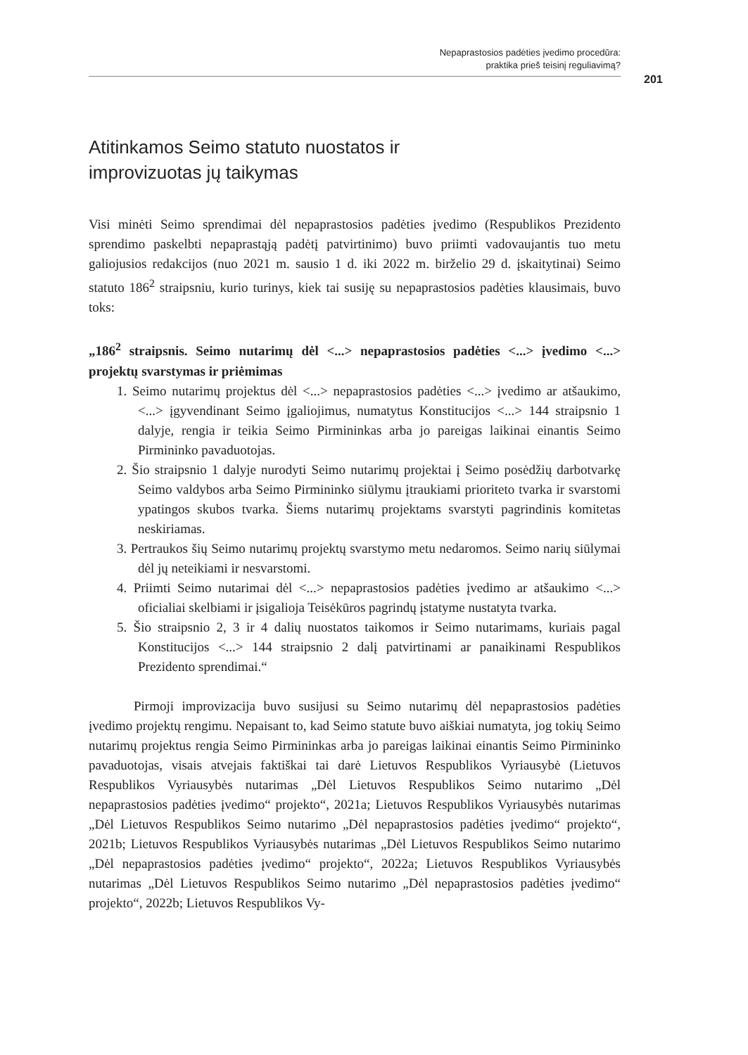Nepaprastosios padėties įvedimo procedūra:
praktika prieš teisinį reguliavimą?
201
Atitinkamos Seimo statuto nuostatos ir
improvizuotas jų taikymas
Visi minėti Seimo sprendimai dėl nepaprastosios padėties įvedimo (Respublikos Prezidento sprendimo paskelbti nepaprastąją padėtį patvirtinimo) buvo priimti vadovaujantis tuo metu galiojusios redakcijos (nuo 2021 m. sausio 1 d. iki 2022 m. birželio 29 d. įskaitytinai) Seimo statuto 186<sup>2</sup> straipsniu, kurio turinys, kiek tai susiję su nepaprastosios padėties klausimais, buvo toks:
„186<sup>2</sup> straipsnis. Seimo nutarimų dėl <...> nepaprastosios padėties <...> įvedimo <...> projektų svarstymas ir priėmimas
1. Seimo nutarimų projektus dėl <...> nepaprastosios padėties <...> įvedimo ar atšaukimo, <...> įgyvendinant Seimo įgaliojimus, numatytus Konstitucijos <...> 144 straipsnio 1 dalyje, rengia ir teikia Seimo Pirmininkas arba jo pareigas laikinai einantis Seimo Pirmininko pavaduotojas.
2. Šio straipsnio 1 dalyje nurodyti Seimo nutarimų projektai į Seimo posėdžių darbotvarkę Seimo valdybos arba Seimo Pirmininko siūlymu įtraukiami prioriteto tvarka ir svarstomi ypatingos skubos tvarka. Šiems nutarimų projektams svarstyti pagrindinis komitetas neskiriamas.
3. Pertraukos šių Seimo nutarimų projektų svarstymo metu nedaromos. Seimo narių siūlymai dėl jų neteikiami ir nesvarstomi.
4. Priimti Seimo nutarimai dėl <...> nepaprastosios padėties įvedimo ar atšaukimo <...> oficialiai skelbiami ir įsigalioja Teisėkūros pagrindų įstatyme nustatyta tvarka.
5. Šio straipsnio 2, 3 ir 4 dalių nuostatos taikomos ir Seimo nutarimams, kuriais pagal Konstitucijos <...> 144 straipsnio 2 dalį patvirtinami ar panaikinami Respublikos Prezidento sprendimai.“
Pirmoji improvizacija buvo susijusi su Seimo nutarimų dėl nepaprastosios padėties įvedimo projektų rengimu. Nepaisant to, kad Seimo statute buvo aiškiai numatyta, jog tokių Seimo nutarimų projektus rengia Seimo Pirmininkas arba jo pareigas laikinai einantis Seimo Pirmininko pavaduotojas, visais atvejais faktiškai tai darė Lietuvos Respublikos Vyriausybė (Lietuvos Respublikos Vyriausybės nutarimas „Dėl Lietuvos Respublikos Seimo nutarimo „Dėl nepaprastosios padėties įvedimo“ projekto“, 2021a; Lietuvos Respublikos Vyriausybės nutarimas „Dėl Lietuvos Respublikos Seimo nutarimo „Dėl nepaprastosios padėties įvedimo“ projekto“, 2021b; Lietuvos Respublikos Vyriausybės nutarimas „Dėl Lietuvos Respublikos Seimo nutarimo „Dėl nepaprastosios padėties įvedimo“ projekto“, 2022a; Lietuvos Respublikos Vyriausybės nutarimas „Dėl Lietuvos Respublikos Seimo nutarimo „Dėl nepaprastosios padėties įvedimo“ projekto“, 2022b; Lietuvos Respublikos Vy-